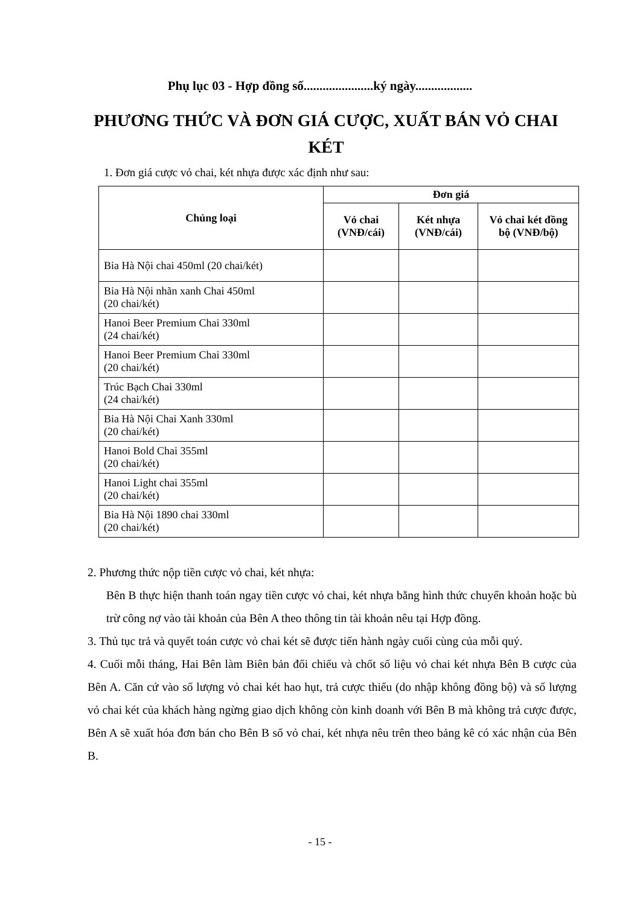Phụ lục 03 - Hợp đồng số......................ký ngày..................
PHƯƠNG THỨC VÀ ĐƠN GIÁ CƯỢC, XUẤT BÁN VỎ CHAI KÉT
1. Đơn giá cược vỏ chai, két nhựa được xác định như sau:
| Chủng loại | Đơn giá | | |
| --- | --- | --- | --- |
| | Vỏ chai (VNĐ/cái) | Két nhựa (VNĐ/cái) | Vỏ chai két đồng bộ (VNĐ/bộ) |
| Bia Hà Nội chai 450ml (20 chai/két) | | | |
| Bia Hà Nội nhãn xanh Chai 450ml (20 chai/két) | | | |
| Hanoi Beer Premium Chai 330ml (24 chai/két) | | | |
| Hanoi Beer Premium Chai 330ml (20 chai/két) | | | |
| Trúc Bạch Chai 330ml (24 chai/két) | | | |
| Bia Hà Nội Chai Xanh 330ml (20 chai/két) | | | |
| Hanoi Bold Chai 355ml (20 chai/két) | | | |
| Hanoi Light chai 355ml (20 chai/két) | | | |
| Bia Hà Nội 1890 chai 330ml (20 chai/két) | | | |
2. Phương thức nộp tiền cược vỏ chai, két nhựa:
Bên B thực hiện thanh toán ngay tiền cược vỏ chai, két nhựa bằng hình thức chuyển khoản hoặc bù trừ công nợ vào tài khoản của Bên A theo thông tin tài khoản nêu tại Hợp đồng.
3. Thủ tục trả và quyết toán cược vỏ chai két sẽ được tiến hành ngày cuối cùng của mỗi quý.
4. Cuối mỗi tháng, Hai Bên làm Biên bản đối chiếu và chốt số liệu vỏ chai két nhựa Bên B cược của Bên A. Căn cứ vào số lượng vỏ chai két hao hụt, trả cược thiếu (do nhập không đồng bộ) và số lượng vỏ chai két của khách hàng ngừng giao dịch không còn kinh doanh với Bên B mà không trả cược được, Bên A sẽ xuất hóa đơn bán cho Bên B số vỏ chai, két nhựa nêu trên theo bảng kê có xác nhận của Bên B.
- 15 -